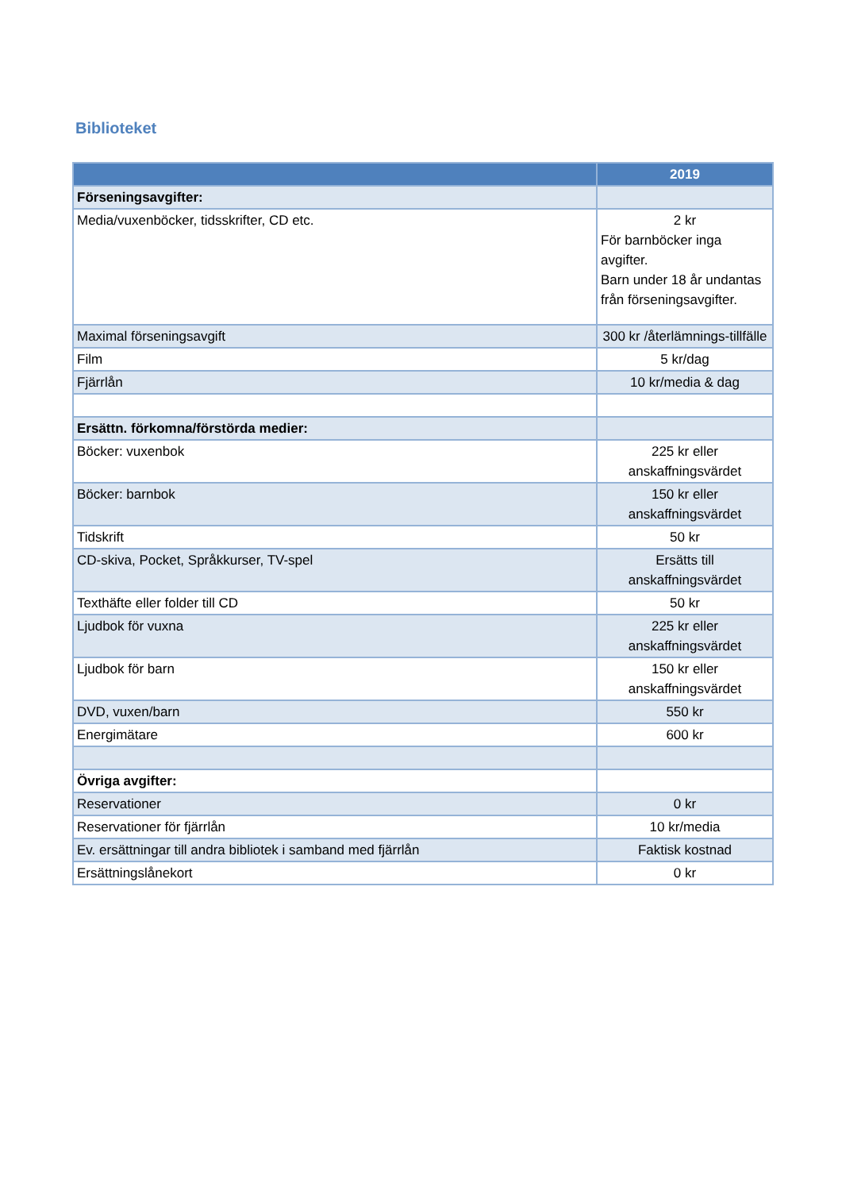Biblioteket
| | 2019 |
| --- | --- |
| Förseningsavgifter: | |
| Media/vuxenböcker, tidsskrifter, CD etc. | 2 kr För barnböcker inga avgifter. Barn under 18 år undantas från förseningsavgifter. |
| Maximal förseningsavgift | 300 kr /återlämnings-tillfälle |
| Film | 5 kr/dag |
| Fjärrlån | 10 kr/media & dag |
| Ersättn. förkomna/förstörda medier: | |
| Böcker: vuxenbok | 225 kr eller anskaffningsvärdet |
| Böcker: barnbok | 150 kr eller anskaffningsvärdet |
| Tidskrift | 50 kr |
| CD-skiva, Pocket, Språkkurser, TV-spel | Ersätts till anskaffningsvärdet |
| Texthäfte eller folder till CD | 50 kr |
| Ljudbok för vuxna | 225 kr eller anskaffningsvärdet |
| Ljudbok för barn | 150 kr eller anskaffningsvärdet |
| DVD, vuxen/barn | 550 kr |
| Energimätare | 600 kr |
| Övriga avgifter: | |
| Reservationer | 0 kr |
| Reservationer för fjärrlån | 10 kr/media |
| Ev. ersättningar till andra bibliotek i samband med fjärrlån | Faktisk kostnad |
| Ersättningslånekort | 0 kr |